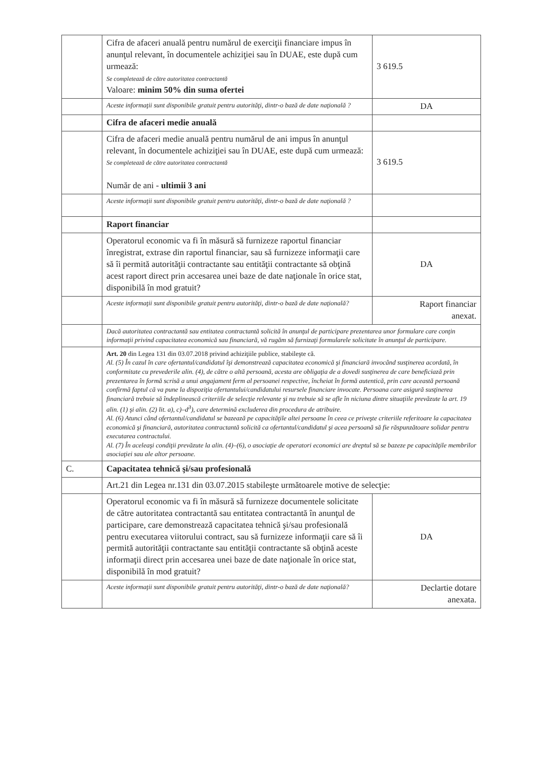| | Cifra de afaceri anuală pentru numărul de exerciţii financiare impus în anunţul relevant, în documentele achiziţiei sau în DUAE, este după cum urmează: Se completează de către autoritatea contractantă Valoare: minim 50% din suma ofertei | 3 619.5 |
| | Aceste informaţii sunt disponibile gratuit pentru autorităţi, dintr-o bază de date naţională ? | DA |
| | Cifra de afaceri medie anuală | |
| | Cifra de afaceri medie anuală pentru numărul de ani impus în anunţul relevant, în documentele achiziţiei sau în DUAE, este după cum urmează: Se completează de către autoritatea contractantă Număr de ani - ultimii 3 ani | 3 619.5 |
| | Aceste informaţii sunt disponibile gratuit pentru autorităţi, dintr-o bază de date naţională ? | |
| | Raport financiar | |
| | Operatorul economic va fi în măsură să furnizeze raportul financiar înregistrat, extrase din raportul financiar, sau să furnizeze informaţii care să îi permită autorităţii contractante sau entităţii contractante să obţină acest raport direct prin accesarea unei baze de date naţionale în orice stat, disponibilă în mod gratuit? | DA |
| | Aceste informaţii sunt disponibile gratuit pentru autorităţi, dintr-o bază de date naţională? | Raport financiar anexat. |
| | Dacă autoritatea contractantă sau entitatea contractantă solicită în anunţul de participare prezentarea unor formulare care conţin informaţii privind capacitatea economică sau financiară, vă rugăm să furnizaţi formularele solicitate în anunţul de participare. | |
| | Art. 20 din Legea 131 din 03.07.2018 privind achiziţiile publice, stabileşte că. Al. (5) În cazul în care ofertantul/candidatul îşi demonstrează capacitatea economică şi financiară invocând susţinerea acordată, în conformitate cu prevederile alin. (4), de către o altă persoană, acesta are obligaţia de a dovedi susţinerea de care beneficiază prin prezentarea în formă scrisă a unui angajament ferm al persoanei respective, încheiat în formă autentică, prin care această persoană confirmă faptul că va pune la dispoziţia ofertantului/candidatului resursele financiare invocate. Persoana care asigură susţinerea financiară trebuie să îndeplinească criteriile de selecţie relevante şi nu trebuie să se afle în niciuna dintre situaţiile prevăzute la art. 19 alin. (1) şi alin. (2) lit. a), c)–d<sup>3</sup>), care determină excluderea din procedura de atribuire. Al. (6) Atunci când ofertantul/candidatul se bazează pe capacităţile altei persoane în ceea ce priveşte criteriile referitoare la capacitatea economică şi financiară, autoritatea contractantă solicită ca ofertantul/candidatul şi acea persoană să fie răspunzătoare solidar pentru executarea contractului. Al. (7) În aceleaşi condiţii prevăzute la alin. (4)–(6), o asociaţie de operatori economici are dreptul să se bazeze pe capacităţile membrilor asociaţiei sau ale altor persoane. | |
| C. | Capacitatea tehnică şi/sau profesională | |
| | Art.21 din Legea nr.131 din 03.07.2015 stabileşte următoarele motive de selecţie: | |
| | Operatorul economic va fi în măsură să furnizeze documentele solicitate de către autoritatea contractantă sau entitatea contractantă în anunţul de participare, care demonstrează capacitatea tehnică şi/sau profesională pentru executarea viitorului contract, sau să furnizeze informaţii care să îi permită autorităţii contractante sau entităţii contractante să obţină aceste informaţii direct prin accesarea unei baze de date naţionale în orice stat, disponibilă în mod gratuit? | DA |
| | Aceste informaţii sunt disponibile gratuit pentru autorităţi, dintr-o bază de date naţională? | Declartie dotare anexata. |